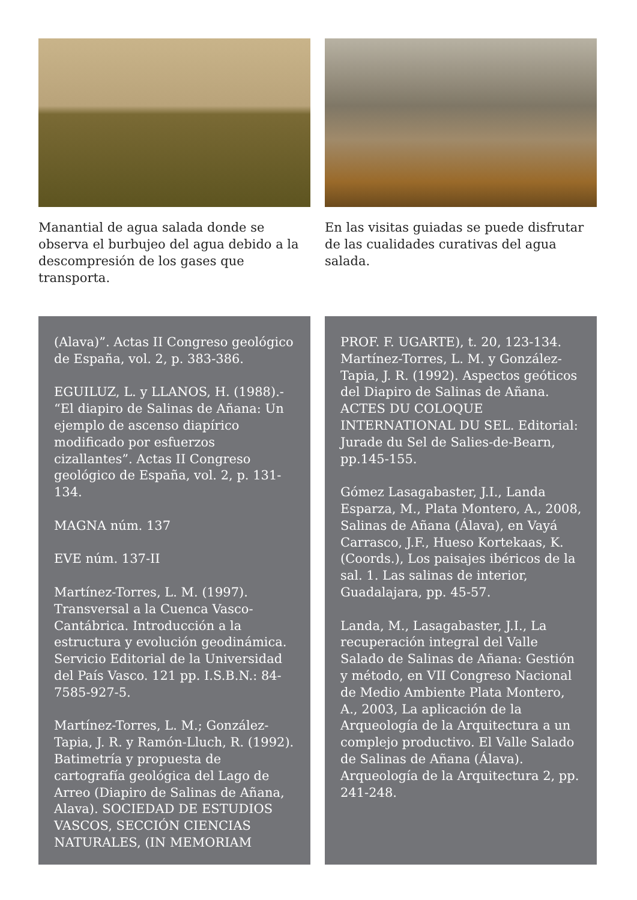Manantial de agua salada donde se observa el burbujeo del agua debido a la descompresión de los gases que transporta.
En las visitas guiadas se puede disfrutar de las cualidades curativas del agua salada.
(Alava)”. Actas II Congreso geológico de España, vol. 2, p. 383-386.
EGUILUZ, L. y LLANOS, H. (1988).- “El diapiro de Salinas de Añana: Un ejemplo de ascenso diapírico modificado por esfuerzos cizallantes”. Actas II Congreso geológico de España, vol. 2, p. 131-134.
MAGNA núm. 137
EVE núm. 137-II
Martínez-Torres, L. M. (1997). Transversal a la Cuenca Vasco-Cantábrica. Introducción a la estructura y evolución geodinámica. Servicio Editorial de la Universidad del País Vasco. 121 pp. I.S.B.N.: 84-7585-927-5.
Martínez-Torres, L. M.; González-Tapia, J. R. y Ramón-Lluch, R. (1992). Batimetría y propuesta de cartografía geológica del Lago de Arreo (Diapiro de Salinas de Añana, Alava). SOCIEDAD DE ESTUDIOS VASCOS, SECCIÓN CIENCIAS NATURALES, (IN MEMORIAM
PROF. F. UGARTE), t. 20, 123-134. Martínez-Torres, L. M. y González-Tapia, J. R. (1992). Aspectos geóticos del Diapiro de Salinas de Añana. ACTES DU COLOQUE INTERNATIONAL DU SEL. Editorial: Jurade du Sel de Salies-de-Bearn, pp.145-155.
Gómez Lasagabaster, J.I., Landa Esparza, M., Plata Montero, A., 2008, Salinas de Añana (Álava), en Vayá Carrasco, J.F., Hueso Kortekaas, K. (Coords.), Los paisajes ibéricos de la sal. 1. Las salinas de interior, Guadalajara, pp. 45-57.
Landa, M., Lasagabaster, J.I., La recuperación integral del Valle Salado de Salinas de Añana: Gestión y método, en VII Congreso Nacional de Medio Ambiente Plata Montero, A., 2003, La aplicación de la Arqueología de la Arquitectura a un complejo productivo. El Valle Salado de Salinas de Añana (Álava). Arqueología de la Arquitectura 2, pp. 241-248.